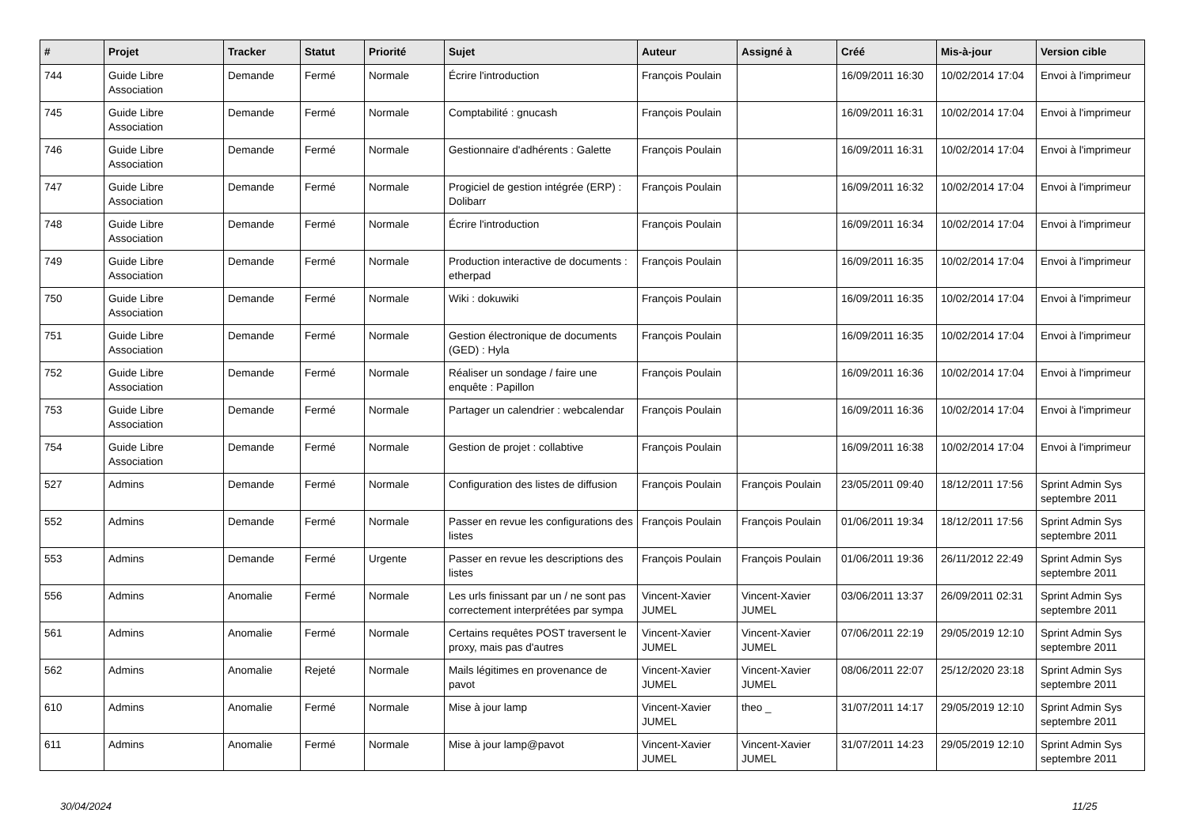| # | Projet | Tracker | Statut | Priorité | Sujet | Auteur | Assigné à | Créé | Mis-à-jour | Version cible |
| --- | --- | --- | --- | --- | --- | --- | --- | --- | --- | --- |
| 744 | Guide Libre Association | Demande | Fermé | Normale | Écrire l'introduction | François Poulain | | 16/09/2011 16:30 | 10/02/2014 17:04 | Envoi à l'imprimeur |
| 745 | Guide Libre Association | Demande | Fermé | Normale | Comptabilité : gnucash | François Poulain | | 16/09/2011 16:31 | 10/02/2014 17:04 | Envoi à l'imprimeur |
| 746 | Guide Libre Association | Demande | Fermé | Normale | Gestionnaire d'adhérents : Galette | François Poulain | | 16/09/2011 16:31 | 10/02/2014 17:04 | Envoi à l'imprimeur |
| 747 | Guide Libre Association | Demande | Fermé | Normale | Progiciel de gestion intégrée (ERP) : Dolibarr | François Poulain | | 16/09/2011 16:32 | 10/02/2014 17:04 | Envoi à l'imprimeur |
| 748 | Guide Libre Association | Demande | Fermé | Normale | Écrire l'introduction | François Poulain | | 16/09/2011 16:34 | 10/02/2014 17:04 | Envoi à l'imprimeur |
| 749 | Guide Libre Association | Demande | Fermé | Normale | Production interactive de documents : etherpad | François Poulain | | 16/09/2011 16:35 | 10/02/2014 17:04 | Envoi à l'imprimeur |
| 750 | Guide Libre Association | Demande | Fermé | Normale | Wiki : dokuwiki | François Poulain | | 16/09/2011 16:35 | 10/02/2014 17:04 | Envoi à l'imprimeur |
| 751 | Guide Libre Association | Demande | Fermé | Normale | Gestion électronique de documents (GED) : Hyla | François Poulain | | 16/09/2011 16:35 | 10/02/2014 17:04 | Envoi à l'imprimeur |
| 752 | Guide Libre Association | Demande | Fermé | Normale | Réaliser un sondage / faire une enquête : Papillon | François Poulain | | 16/09/2011 16:36 | 10/02/2014 17:04 | Envoi à l'imprimeur |
| 753 | Guide Libre Association | Demande | Fermé | Normale | Partager un calendrier : webcalendar | François Poulain | | 16/09/2011 16:36 | 10/02/2014 17:04 | Envoi à l'imprimeur |
| 754 | Guide Libre Association | Demande | Fermé | Normale | Gestion de projet : collabtive | François Poulain | | 16/09/2011 16:38 | 10/02/2014 17:04 | Envoi à l'imprimeur |
| 527 | Admins | Demande | Fermé | Normale | Configuration des listes de diffusion | François Poulain | François Poulain | 23/05/2011 09:40 | 18/12/2011 17:56 | Sprint Admin Sys septembre 2011 |
| 552 | Admins | Demande | Fermé | Normale | Passer en revue les configurations des listes | François Poulain | François Poulain | 01/06/2011 19:34 | 18/12/2011 17:56 | Sprint Admin Sys septembre 2011 |
| 553 | Admins | Demande | Fermé | Urgente | Passer en revue les descriptions des listes | François Poulain | François Poulain | 01/06/2011 19:36 | 26/11/2012 22:49 | Sprint Admin Sys septembre 2011 |
| 556 | Admins | Anomalie | Fermé | Normale | Les urls finissant par un / ne sont pas correctement interprétées par sympa | Vincent-Xavier JUMEL | Vincent-Xavier JUMEL | 03/06/2011 13:37 | 26/09/2011 02:31 | Sprint Admin Sys septembre 2011 |
| 561 | Admins | Anomalie | Fermé | Normale | Certains requêtes POST traversent le proxy, mais pas d'autres | Vincent-Xavier JUMEL | Vincent-Xavier JUMEL | 07/06/2011 22:19 | 29/05/2019 12:10 | Sprint Admin Sys septembre 2011 |
| 562 | Admins | Anomalie | Rejeté | Normale | Mails légitimes en provenance de pavot | Vincent-Xavier JUMEL | Vincent-Xavier JUMEL | 08/06/2011 22:07 | 25/12/2020 23:18 | Sprint Admin Sys septembre 2011 |
| 610 | Admins | Anomalie | Fermé | Normale | Mise à jour lamp | Vincent-Xavier JUMEL | theo _ | 31/07/2011 14:17 | 29/05/2019 12:10 | Sprint Admin Sys septembre 2011 |
| 611 | Admins | Anomalie | Fermé | Normale | Mise à jour lamp@pavot | Vincent-Xavier JUMEL | Vincent-Xavier JUMEL | 31/07/2011 14:23 | 29/05/2019 12:10 | Sprint Admin Sys septembre 2011 |
30/04/2024 11/25